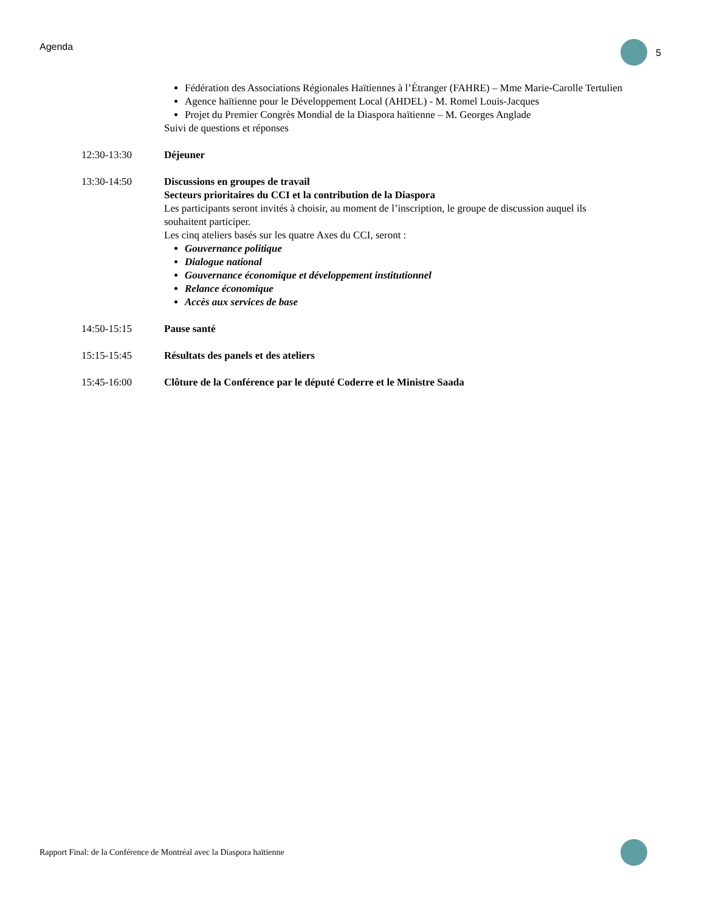Agenda 5
Fédération des Associations Régionales Haïtiennes à l’Étranger (FAHRE) – Mme Marie-Carolle Tertulien
Agence haïtienne pour le Développement Local (AHDEL) - M. Romel Louis-Jacques
Projet du Premier Congrès Mondial de la Diaspora haïtienne – M. Georges Anglade
Suivi de questions et réponses
12:30-13:30 Déjeuner
13:30-14:50 Discussions en groupes de travail
Secteurs prioritaires du CCI et la contribution de la Diaspora
Les participants seront invités à choisir, au moment de l’inscription, le groupe de discussion auquel ils souhaitent participer.
Les cinq ateliers basés sur les quatre Axes du CCI, seront :
Gouvernance politique
Dialogue national
Gouvernance économique et développement institutionnel
Relance économique
Accès aux services de base
14:50-15:15 Pause santé
15:15-15:45 Résultats des panels et des ateliers
15:45-16:00 Clôture de la Conférence par le député Coderre et le Ministre Saada
Rapport Final: de la Conférence de Montréal avec la Diaspora haïtienne